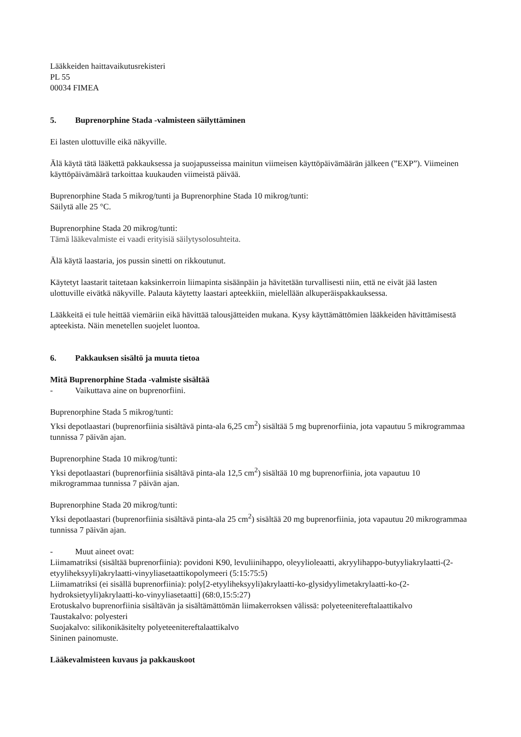Lääkkeiden haittavaikutusrekisteri
PL 55
00034 FIMEA
5. Buprenorphine Stada -valmisteen säilyttäminen
Ei lasten ulottuville eikä näkyville.
Älä käytä tätä lääkettä pakkauksessa ja suojapusseissa mainitun viimeisen käyttöpäivämäärän jälkeen (”EXP”). Viimeinen käyttöpäivämäärä tarkoittaa kuukauden viimeistä päivää.
Buprenorphine Stada 5 mikrog/tunti ja Buprenorphine Stada 10 mikrog/tunti:
Säilytä alle 25 °C.
Buprenorphine Stada 20 mikrog/tunti:
Tämä lääkevalmiste ei vaadi erityisiä säilytysolosuhteita.
Älä käytä laastaria, jos pussin sinetti on rikkoutunut.
Käytetyt laastarit taitetaan kaksinkerroin liimapinta sisäänpäin ja hävitetään turvallisesti niin, että ne eivät jää lasten ulottuville eivätkä näkyville. Palauta käytetty laastari apteekkiin, mielellään alkuperäispakkauksessa.
Lääkkeitä ei tule heittää viemäriin eikä hävittää talousjätteiden mukana. Kysy käyttämättömien lääkkeiden hävittämisestä apteekista. Näin menetellen suojelet luontoa.
6. Pakkauksen sisältö ja muuta tietoa
Mitä Buprenorphine Stada -valmiste sisältää
- Vaikuttava aine on buprenorfiini.
Buprenorphine Stada 5 mikrog/tunti:
Yksi depotlaastari (buprenorfiinia sisältävä pinta-ala 6,25 cm<sup>2</sup>) sisältää 5 mg buprenorfiinia, jota vapautuu 5 mikrogrammaa tunnissa 7 päivän ajan.
Buprenorphine Stada 10 mikrog/tunti:
Yksi depotlaastari (buprenorfiinia sisältävä pinta-ala 12,5 cm<sup>2</sup>) sisältää 10 mg buprenorfiinia, jota vapautuu 10 mikrogrammaa tunnissa 7 päivän ajan.
Buprenorphine Stada 20 mikrog/tunti:
Yksi depotlaastari (buprenorfiinia sisältävä pinta-ala 25 cm<sup>2</sup>) sisältää 20 mg buprenorfiinia, jota vapautuu 20 mikrogrammaa tunnissa 7 päivän ajan.
- Muut aineet ovat:
Liimamatriksi (sisältää buprenorfiinia): povidoni K90, levuliinihappo, oleyylioleaatti, akryylihappo-butyyliakrylaatti-(2-etyyliheksyyli)akrylaatti-vinyyliasetaattikopolymeeri (5:15:75:5)
Liimamatriksi (ei sisällä buprenorfiinia): poly[2-etyyliheksyyli)akrylaatti-ko-glysidyylimetakrylaatti-ko-(2-hydroksietyyli)akrylaatti-ko-vinyyliasetaatti] (68:0,15:5:27)
Erotuskalvo buprenorfiinia sisältävän ja sisältämättömän liimakerroksen välissä: polyeteenitereftalaattikalvo
Taustakalvo: polyesteri
Suojakalvo: silikonikäsitelty polyeteenitereftalaattikalvo
Sininen painomuste.
Lääkevalmisteen kuvaus ja pakkauskoot